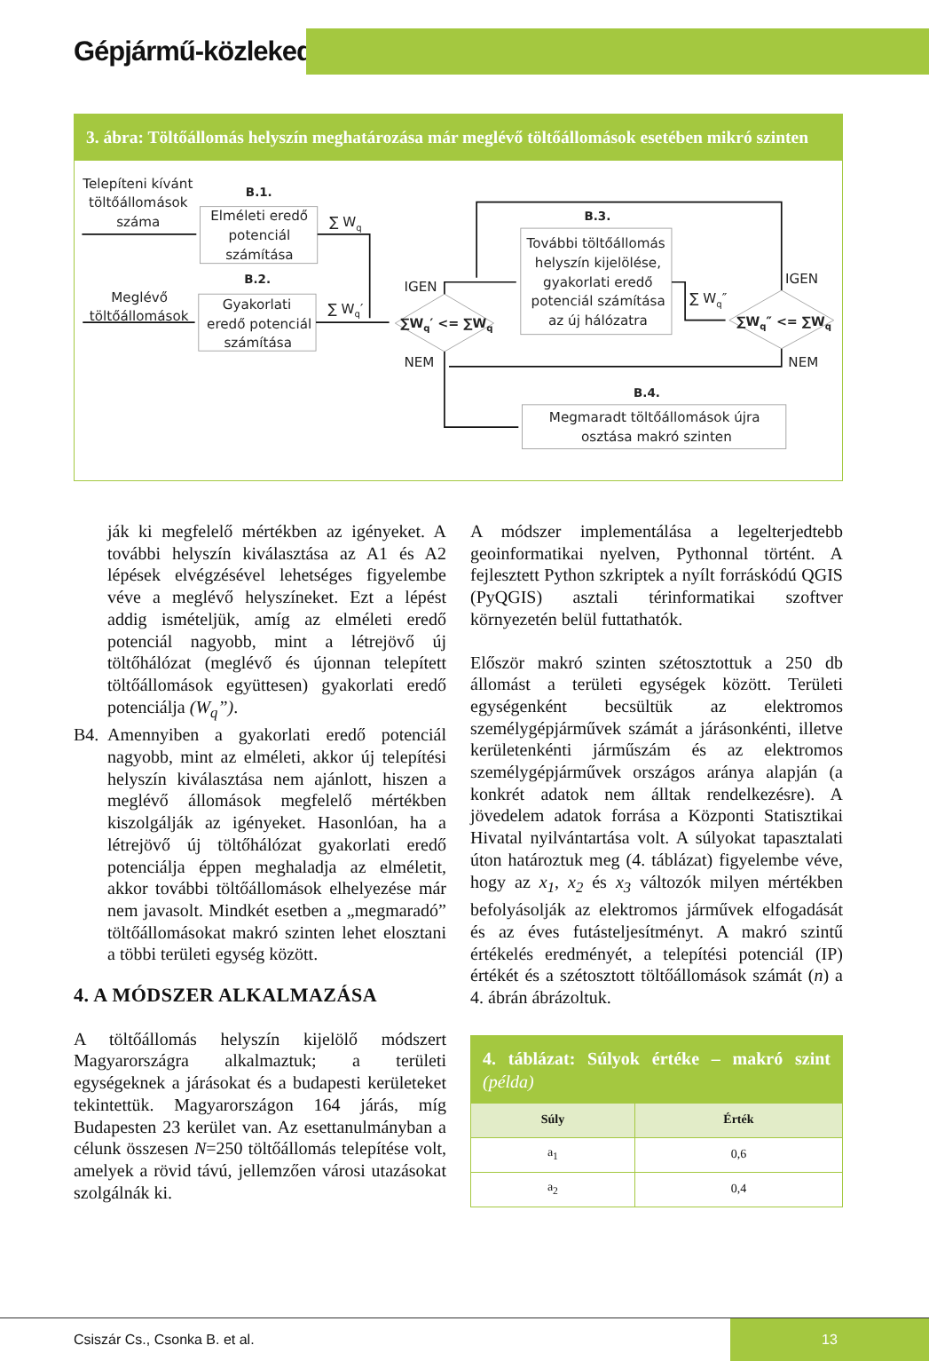Gépjármű-közlekedés
3. ábra: Töltőállomás helyszín meghatározása már meglévő töltőállomások esetében mikró szinten
Telepíteni kívánt
töltőállomások
száma
B.1.
Elméleti eredő
potenciál
számítása
∑ Wq
B.2.
Meglévő
töltőállomások
Gyakorlati
eredő potenciál
számítása
∑ Wq′
IGEN
NEM
∑Wq′ <= ∑Wq
B.3.
További töltőállomás
helyszín kijelölése,
gyakorlati eredő
potenciál számítása
az új hálózatra
∑ Wq″
IGEN
NEM
∑Wq″ <= ∑Wq
B.4.
Megmaradt töltőállomások újra
osztása makró szinten
ják ki megfelelő mértékben az igényeket. A további helyszín kiválasztása az A1 és A2 lépések elvégzésével lehetséges figyelembe véve a meglévő helyszíneket. Ezt a lépést addig ismételjük, amíg az elméleti eredő potenciál nagyobb, mint a létrejövő új töltőhálózat (meglévő és újonnan telepített töltőállomások együttesen) gyakorlati eredő potenciálja (W<sub>q</sub>”).
B4. Amennyiben a gyakorlati eredő potenciál nagyobb, mint az elméleti, akkor új telepítési helyszín kiválasztása nem ajánlott, hiszen a meglévő állomások megfelelő mértékben kiszolgálják az igényeket. Hasonlóan, ha a létrejövő új töltőhálózat gyakorlati eredő potenciálja éppen meghaladja az elméletit, akkor további töltőállomások elhelyezése már nem javasolt. Mindkét esetben a „megmaradó” töltőállomásokat makró szinten lehet elosztani a többi területi egység között.
4. A MÓDSZER ALKALMAZÁSA
A töltőállomás helyszín kijelölő módszert Magyarországra alkalmaztuk; a területi egységeknek a járásokat és a budapesti kerületeket tekintettük. Magyarországon 164 járás, míg Budapesten 23 kerület van. Az esettanulmányban a célunk összesen N=250 töltőállomás telepítése volt, amelyek a rövid távú, jellemzően városi utazásokat szolgálnák ki.
A módszer implementálása a legelterjedtebb geoinformatikai nyelven, Pythonnal történt. A fejlesztett Python szkriptek a nyílt forráskódú QGIS (PyQGIS) asztali térinformatikai szoftver környezetén belül futtathatók.
Először makró szinten szétosztottuk a 250 db állomást a területi egységek között. Területi egységenként becsültük az elektromos személygépjárművek számát a járásonkénti, illetve kerületenkénti járműszám és az elektromos személygépjárművek országos aránya alapján (a konkrét adatok nem álltak rendelkezésre). A jövedelem adatok forrása a Központi Statisztikai Hivatal nyilvántartása volt. A súlyokat tapasztalati úton határoztuk meg (4. táblázat) figyelembe véve, hogy az x<sub>1</sub>, x<sub>2</sub> és x<sub>3</sub> változók milyen mértékben befolyásolják az elektromos járművek elfogadását és az éves futásteljesítményt. A makró szintű értékelés eredményét, a telepítési potenciál (IP) értékét és a szétosztott töltőállomások számát (n) a 4. ábrán ábrázoltuk.
4. táblázat: Súlyok értéke – makró szint (példa)
| Súly | Érték |
| --- | --- |
| a<sub>1</sub> | 0,6 |
| a<sub>2</sub> | 0,4 |
Csiszár Cs., Csonka B. et al.
13